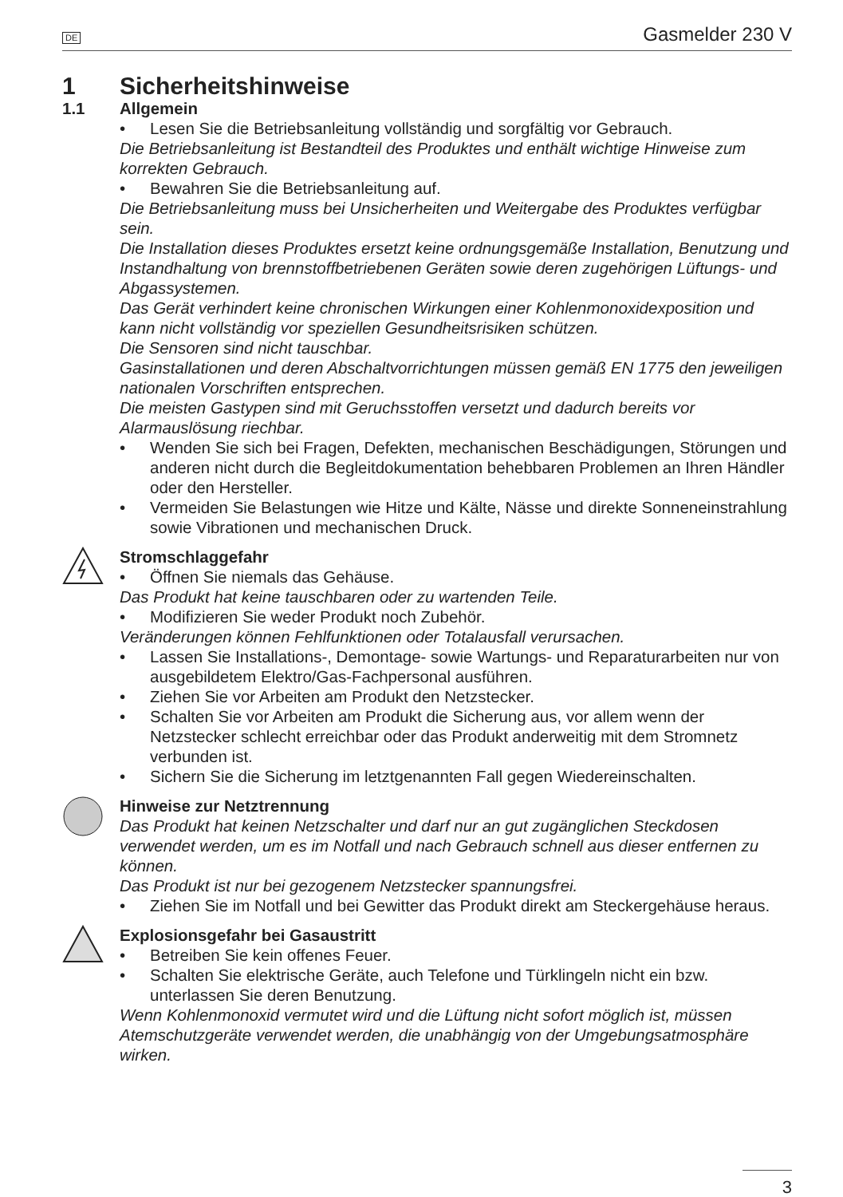DE Gasmelder 230 V
1 Sicherheitshinweise
1.1 Allgemein
• Lesen Sie die Betriebsanleitung vollständig und sorgfältig vor Gebrauch.
Die Betriebsanleitung ist Bestandteil des Produktes und enthält wichtige Hinweise zum korrekten Gebrauch.
• Bewahren Sie die Betriebsanleitung auf.
Die Betriebsanleitung muss bei Unsicherheiten und Weitergabe des Produktes verfügbar sein.
Die Installation dieses Produktes ersetzt keine ordnungsgemäße Installation, Benutzung und Instandhaltung von brennstoffbetriebenen Geräten sowie deren zugehörigen Lüftungs- und Abgassystemen.
Das Gerät verhindert keine chronischen Wirkungen einer Kohlenmonoxidexposition und kann nicht vollständig vor speziellen Gesundheitsrisiken schützen.
Die Sensoren sind nicht tauschbar.
Gasinstallationen und deren Abschaltvorrichtungen müssen gemäß EN 1775 den jeweiligen nationalen Vorschriften entsprechen.
Die meisten Gastypen sind mit Geruchsstoffen versetzt und dadurch bereits vor Alarmauslösung riechbar.
• Wenden Sie sich bei Fragen, Defekten, mechanischen Beschädigungen, Störungen und anderen nicht durch die Begleitdokumentation behebbaren Problemen an Ihren Händler oder den Hersteller.
• Vermeiden Sie Belastungen wie Hitze und Kälte, Nässe und direkte Sonneneinstrahlung sowie Vibrationen und mechanischen Druck.
Stromschlaggefahr
• Öffnen Sie niemals das Gehäuse.
Das Produkt hat keine tauschbaren oder zu wartenden Teile.
• Modifizieren Sie weder Produkt noch Zubehör.
Veränderungen können Fehlfunktionen oder Totalausfall verursachen.
• Lassen Sie Installations-, Demontage- sowie Wartungs- und Reparaturarbeiten nur von ausgebildetem Elektro/Gas-Fachpersonal ausführen.
• Ziehen Sie vor Arbeiten am Produkt den Netzstecker.
• Schalten Sie vor Arbeiten am Produkt die Sicherung aus, vor allem wenn der Netzstecker schlecht erreichbar oder das Produkt anderweitig mit dem Stromnetz verbunden ist.
• Sichern Sie die Sicherung im letztgenannten Fall gegen Wiedereinschalten.
Hinweise zur Netztrennung
Das Produkt hat keinen Netzschalter und darf nur an gut zugänglichen Steckdosen verwendet werden, um es im Notfall und nach Gebrauch schnell aus dieser entfernen zu können.
Das Produkt ist nur bei gezogenem Netzstecker spannungsfrei.
• Ziehen Sie im Notfall und bei Gewitter das Produkt direkt am Steckergehäuse heraus.
Explosionsgefahr bei Gasaustritt
• Betreiben Sie kein offenes Feuer.
• Schalten Sie elektrische Geräte, auch Telefone und Türklingeln nicht ein bzw. unterlassen Sie deren Benutzung.
Wenn Kohlenmonoxid vermutet wird und die Lüftung nicht sofort möglich ist, müssen Atemschutzgeräte verwendet werden, die unabhängig von der Umgebungsatmosphäre wirken.
3